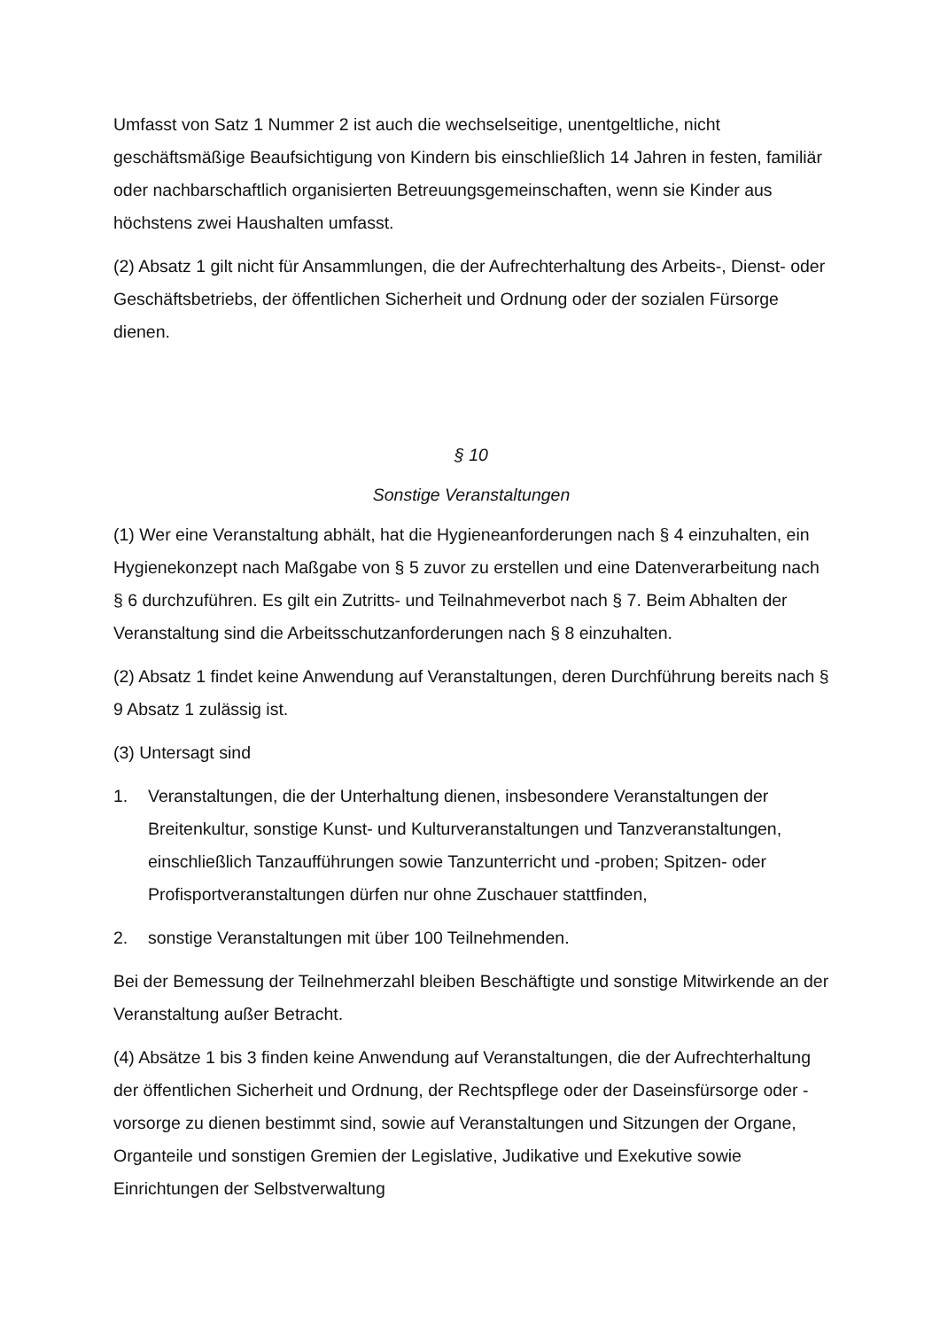Umfasst von Satz 1 Nummer 2 ist auch die wechselseitige, unentgeltliche, nicht geschäftsmäßige Beaufsichtigung von Kindern bis einschließlich 14 Jahren in festen, familiär oder nachbarschaftlich organisierten Betreuungsgemeinschaften, wenn sie Kinder aus höchstens zwei Haushalten umfasst.
(2) Absatz 1 gilt nicht für Ansammlungen, die der Aufrechterhaltung des Arbeits-, Dienst- oder Geschäftsbetriebs, der öffentlichen Sicherheit und Ordnung oder der sozialen Fürsorge dienen.
§ 10
Sonstige Veranstaltungen
(1) Wer eine Veranstaltung abhält, hat die Hygieneanforderungen nach § 4 einzuhalten, ein Hygienekonzept nach Maßgabe von § 5 zuvor zu erstellen und eine Datenverarbeitung nach § 6 durchzuführen. Es gilt ein Zutritts- und Teilnahmeverbot nach § 7. Beim Abhalten der Veranstaltung sind die Arbeitsschutzanforderungen nach § 8 einzuhalten.
(2) Absatz 1 findet keine Anwendung auf Veranstaltungen, deren Durchführung bereits nach § 9 Absatz 1 zulässig ist.
(3) Untersagt sind
1. Veranstaltungen, die der Unterhaltung dienen, insbesondere Veranstaltungen der Breitenkultur, sonstige Kunst- und Kulturveranstaltungen und Tanzveranstaltungen, einschließlich Tanzaufführungen sowie Tanzunterricht und -proben; Spitzen- oder Profisportveranstaltungen dürfen nur ohne Zuschauer stattfinden,
2. sonstige Veranstaltungen mit über 100 Teilnehmenden.
Bei der Bemessung der Teilnehmerzahl bleiben Beschäftigte und sonstige Mitwirkende an der Veranstaltung außer Betracht.
(4) Absätze 1 bis 3 finden keine Anwendung auf Veranstaltungen, die der Aufrechterhaltung der öffentlichen Sicherheit und Ordnung, der Rechtspflege oder der Daseinsfürsorge oder -vorsorge zu dienen bestimmt sind, sowie auf Veranstaltungen und Sitzungen der Organe, Organteile und sonstigen Gremien der Legislative, Judikative und Exekutive sowie Einrichtungen der Selbstverwaltung